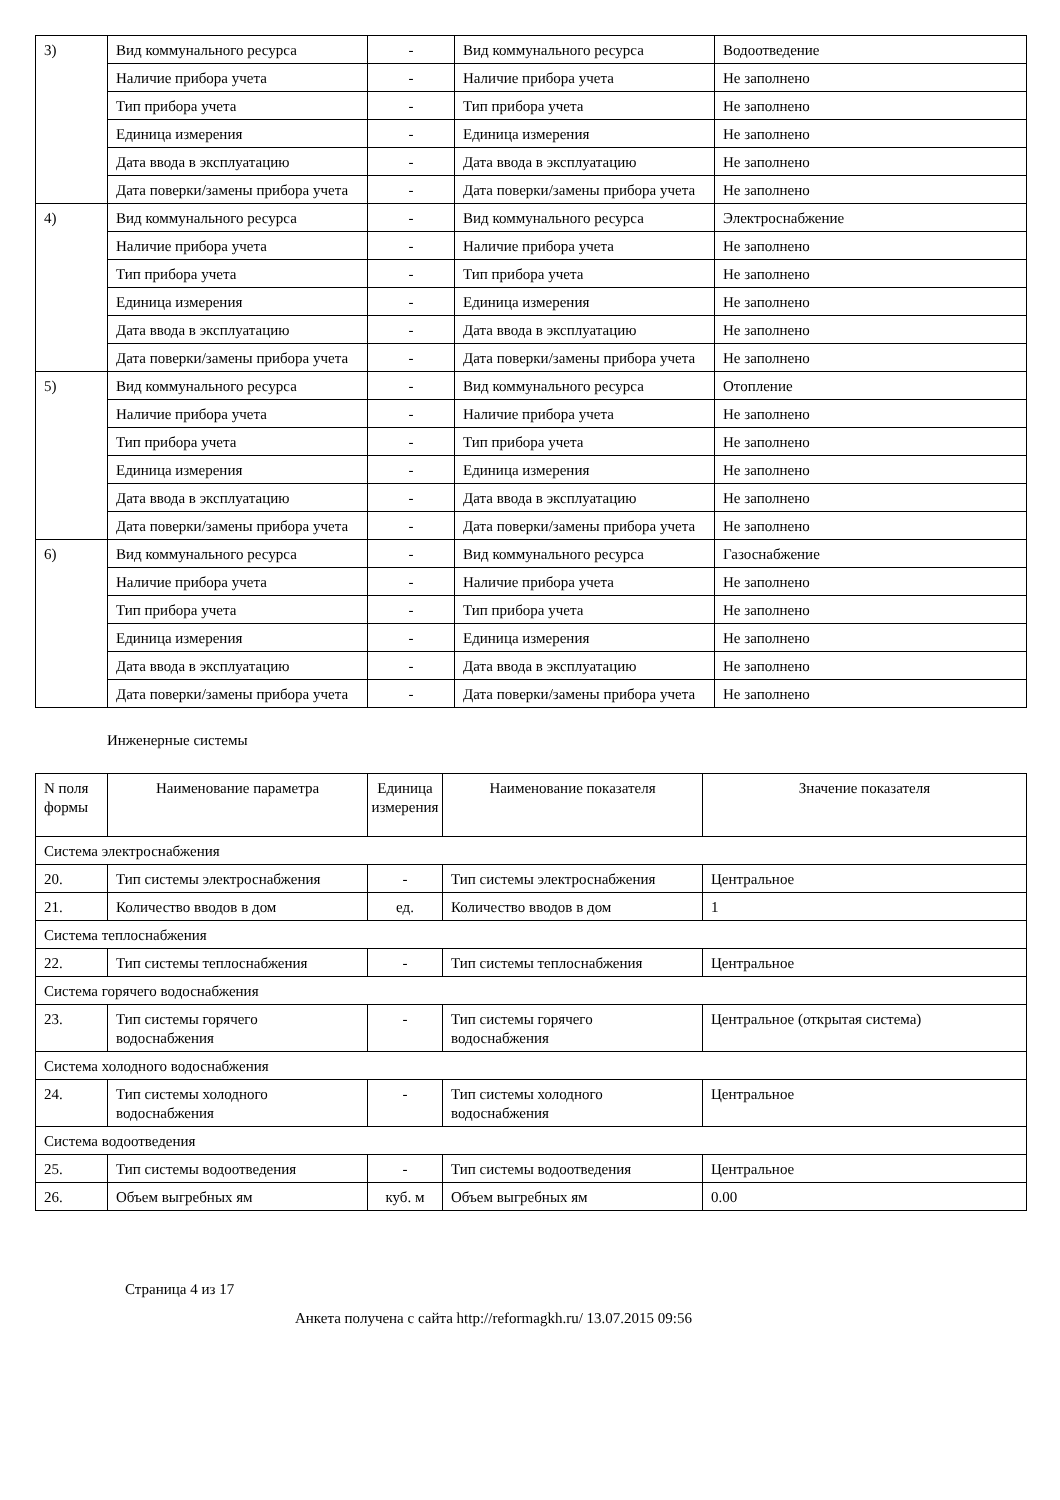| 3) | Вид коммунального ресурса | - | Вид коммунального ресурса | Водоотведение |
| | Наличие прибора учета | - | Наличие прибора учета | Не заполнено |
| | Тип прибора учета | - | Тип прибора учета | Не заполнено |
| | Единица измерения | - | Единица измерения | Не заполнено |
| | Дата ввода в эксплуатацию | - | Дата ввода в эксплуатацию | Не заполнено |
| | Дата поверки/замены прибора учета | - | Дата поверки/замены прибора учета | Не заполнено |
| 4) | Вид коммунального ресурса | - | Вид коммунального ресурса | Электроснабжение |
| | Наличие прибора учета | - | Наличие прибора учета | Не заполнено |
| | Тип прибора учета | - | Тип прибора учета | Не заполнено |
| | Единица измерения | - | Единица измерения | Не заполнено |
| | Дата ввода в эксплуатацию | - | Дата ввода в эксплуатацию | Не заполнено |
| | Дата поверки/замены прибора учета | - | Дата поверки/замены прибора учета | Не заполнено |
| 5) | Вид коммунального ресурса | - | Вид коммунального ресурса | Отопление |
| | Наличие прибора учета | - | Наличие прибора учета | Не заполнено |
| | Тип прибора учета | - | Тип прибора учета | Не заполнено |
| | Единица измерения | - | Единица измерения | Не заполнено |
| | Дата ввода в эксплуатацию | - | Дата ввода в эксплуатацию | Не заполнено |
| | Дата поверки/замены прибора учета | - | Дата поверки/замены прибора учета | Не заполнено |
| 6) | Вид коммунального ресурса | - | Вид коммунального ресурса | Газоснабжение |
| | Наличие прибора учета | - | Наличие прибора учета | Не заполнено |
| | Тип прибора учета | - | Тип прибора учета | Не заполнено |
| | Единица измерения | - | Единица измерения | Не заполнено |
| | Дата ввода в эксплуатацию | - | Дата ввода в эксплуатацию | Не заполнено |
| | Дата поверки/замены прибора учета | - | Дата поверки/замены прибора учета | Не заполнено |
Инженерные системы
| N поля формы | Наименование параметра | Единица измерения | Наименование показателя | Значение показателя |
| --- | --- | --- | --- | --- |
| Система электроснабжения | | | | |
| 20. | Тип системы электроснабжения | - | Тип системы электроснабжения | Центральное |
| 21. | Количество вводов в дом | ед. | Количество вводов в дом | 1 |
| Система теплоснабжения | | | | |
| 22. | Тип системы теплоснабжения | - | Тип системы теплоснабжения | Центральное |
| Система горячего водоснабжения | | | | |
| 23. | Тип системы горячего водоснабжения | - | Тип системы горячего водоснабжения | Центральное (открытая система) |
| Система холодного водоснабжения | | | | |
| 24. | Тип системы холодного водоснабжения | - | Тип системы холодного водоснабжения | Центральное |
| Система водоотведения | | | | |
| 25. | Тип системы водоотведения | - | Тип системы водоотведения | Центральное |
| 26. | Объем выгребных ям | куб. м | Объем выгребных ям | 0.00 |
Страница 4 из 17
Анкета получена с сайта http://reformagkh.ru/ 13.07.2015 09:56